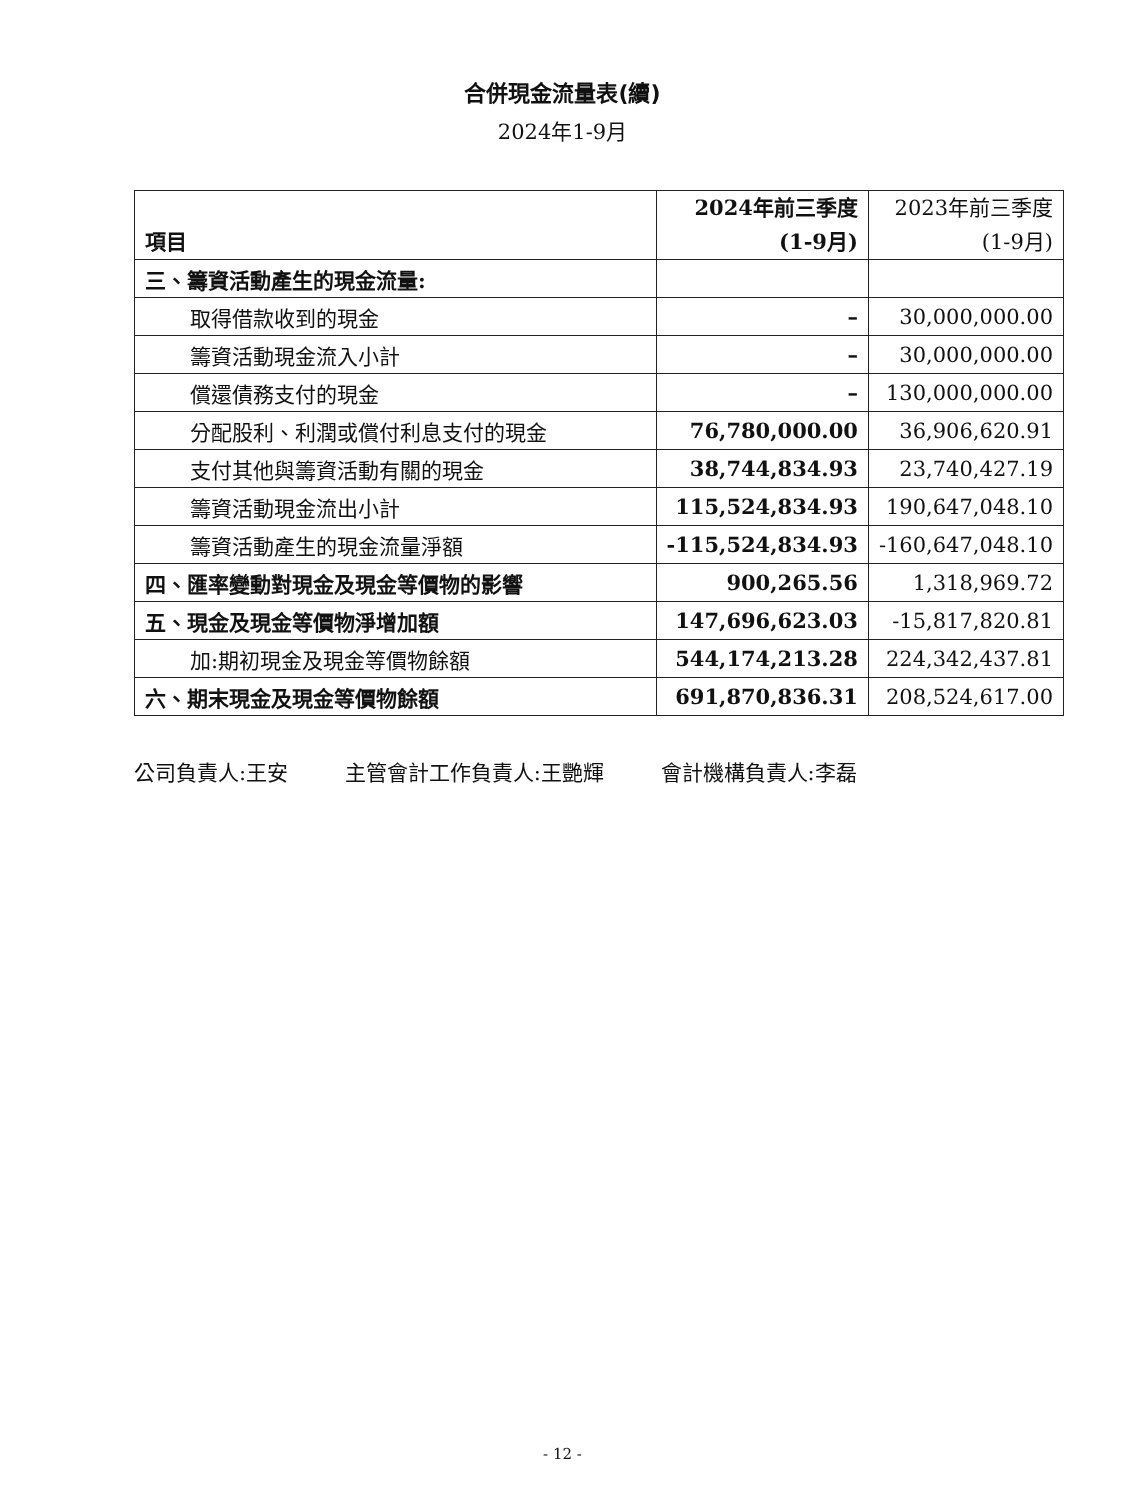合併現金流量表(續)
2024年1-9月
| 項目 | 2024年前三季度 (1-9月) | 2023年前三季度 (1-9月) |
| --- | --- | --- |
| 三、籌資活動產生的現金流量: | | |
| 取得借款收到的現金 | – | 30,000,000.00 |
| 籌資活動現金流入小計 | – | 30,000,000.00 |
| 償還債務支付的現金 | – | 130,000,000.00 |
| 分配股利、利潤或償付利息支付的現金 | 76,780,000.00 | 36,906,620.91 |
| 支付其他與籌資活動有關的現金 | 38,744,834.93 | 23,740,427.19 |
| 籌資活動現金流出小計 | 115,524,834.93 | 190,647,048.10 |
| 籌資活動產生的現金流量淨額 | -115,524,834.93 | -160,647,048.10 |
| 四、匯率變動對現金及現金等價物的影響 | 900,265.56 | 1,318,969.72 |
| 五、現金及現金等價物淨增加額 | 147,696,623.03 | -15,817,820.81 |
| 加:期初現金及現金等價物餘額 | 544,174,213.28 | 224,342,437.81 |
| 六、期末現金及現金等價物餘額 | 691,870,836.31 | 208,524,617.00 |
公司負責人:王安 主管會計工作負責人:王艷輝 會計機構負責人:李磊
- 12 -